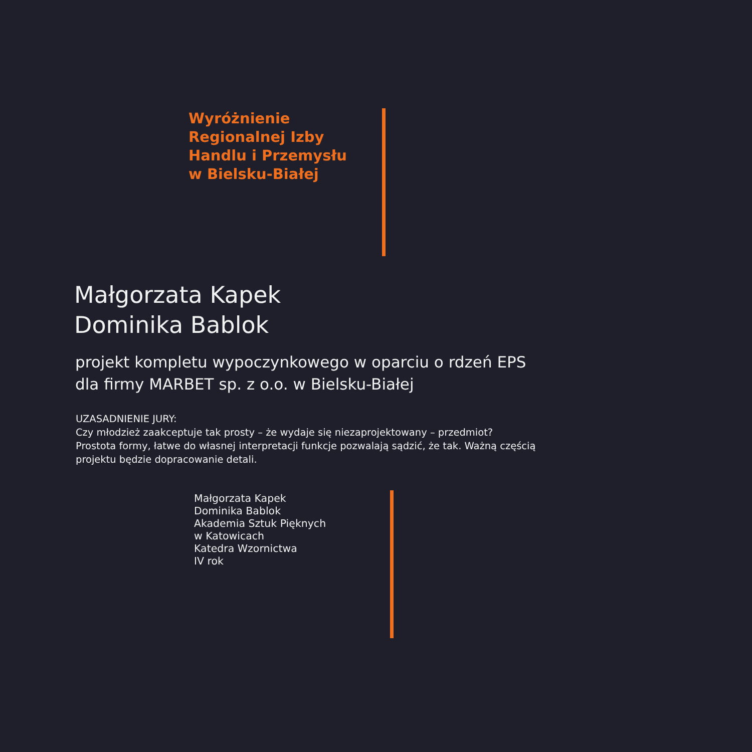Wyróżnienie
Regionalnej Izby
Handlu i Przemysłu
w Bielsku-Białej
Małgorzata Kapek
Dominika Bablok
projekt kompletu wypoczynkowego w oparciu o rdzeń EPS
dla firmy MARBET sp. z o.o. w Bielsku-Białej
UZASADNIENIE JURY:
Czy młodzież zaakceptuje tak prosty – że wydaje się niezaprojektowany – przedmiot?
Prostota formy, łatwe do własnej interpretacji funkcje pozwalają sądzić, że tak. Ważną częścią
projektu będzie dopracowanie detali.
Małgorzata Kapek
Dominika Bablok
Akademia Sztuk Pięknych
w Katowicach
Katedra Wzornictwa
IV rok